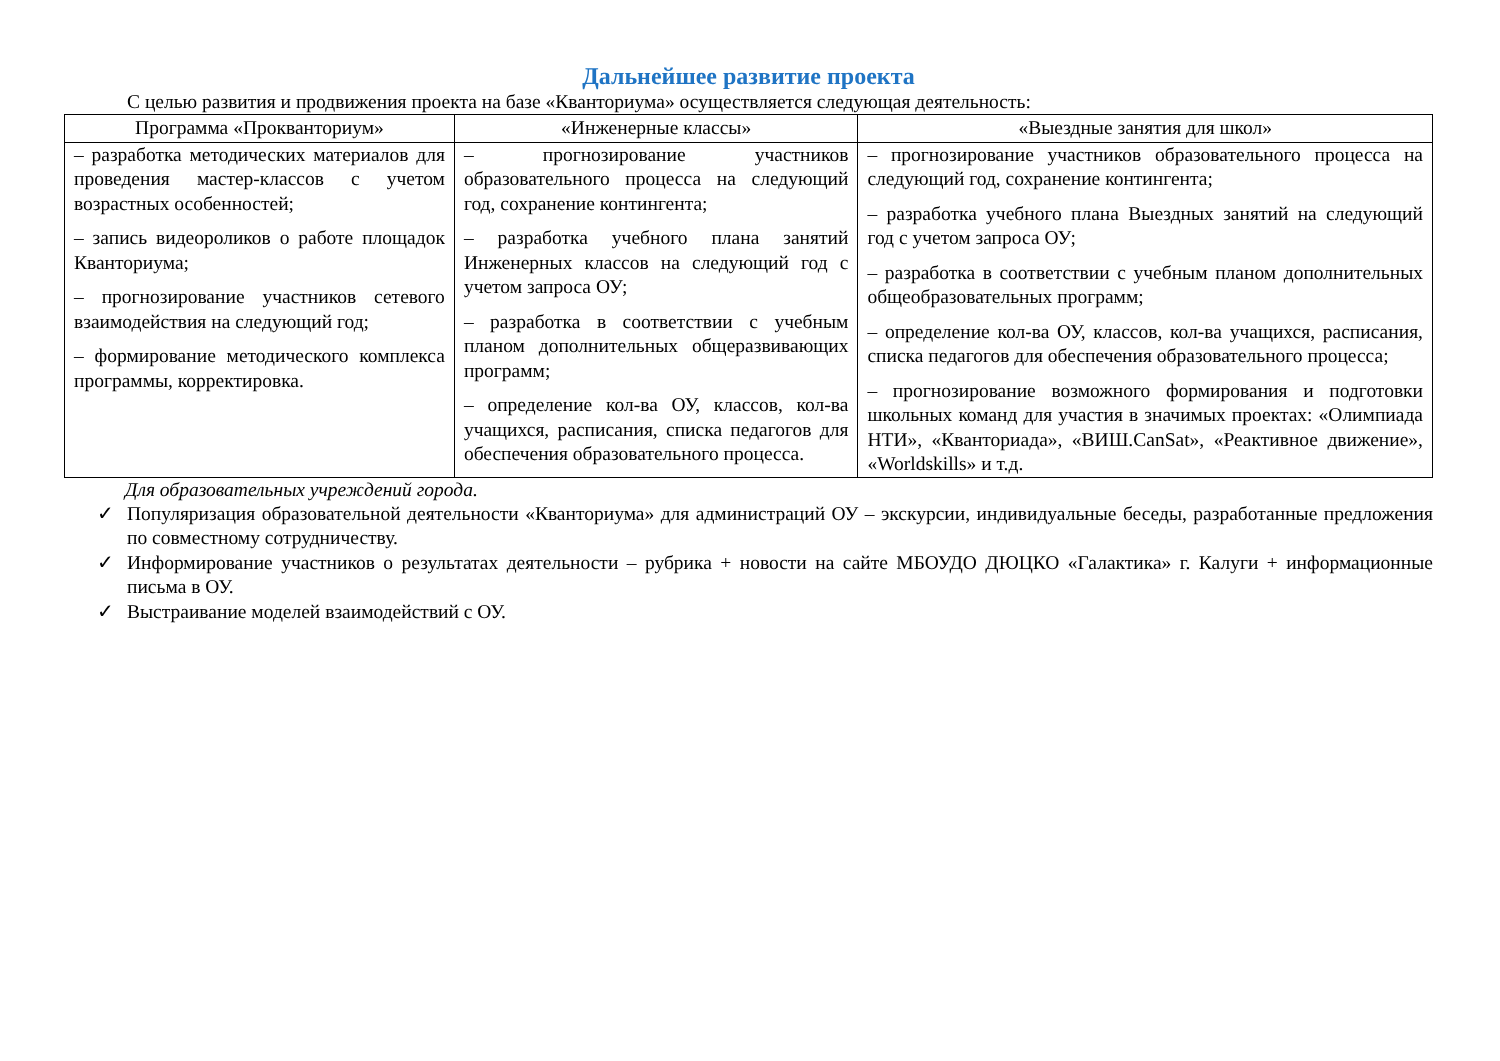Дальнейшее развитие проекта
С целью развития и продвижения проекта на базе «Кванториума» осуществляется следующая деятельность:
| Программа «Прокванториум» | «Инженерные классы» | «Выездные занятия для школ» |
| --- | --- | --- |
| – разработка методических материалов для проведения мастер-классов с учетом возрастных особенностей; – запись видеороликов о работе площадок Кванториума; – прогнозирование участников сетевого взаимодействия на следующий год; – формирование методического комплекса программы, корректировка. | – прогнозирование участников образовательного процесса на следующий год, сохранение контингента; – разработка учебного плана занятий Инженерных классов на следующий год с учетом запроса ОУ; – разработка в соответствии с учебным планом дополнительных общеразвивающих программ; – определение кол-ва ОУ, классов, кол-ва учащихся, расписания, списка педагогов для обеспечения образовательного процесса. | – прогнозирование участников образовательного процесса на следующий год, сохранение контингента; – разработка учебного плана Выездных занятий на следующий год с учетом запроса ОУ; – разработка в соответствии с учебным планом дополнительных общеобразовательных программ; – определение кол-ва ОУ, классов, кол-ва учащихся, расписания, списка педагогов для обеспечения образовательного процесса; – прогнозирование возможного формирования и подготовки школьных команд для участия в значимых проектах: «Олимпиада НТИ», «Кванториада», «ВИШ.CanSat», «Реактивное движение», «Worldskills» и т.д. |
Для образовательных учреждений города.
✓ Популяризация образовательной деятельности «Кванториума» для администраций ОУ – экскурсии, индивидуальные беседы, разработанные предложения по совместному сотрудничеству.
✓ Информирование участников о результатах деятельности – рубрика + новости на сайте МБОУДО ДЮЦКО «Галактика» г. Калуги + информационные письма в ОУ.
✓ Выстраивание моделей взаимодействий с ОУ.